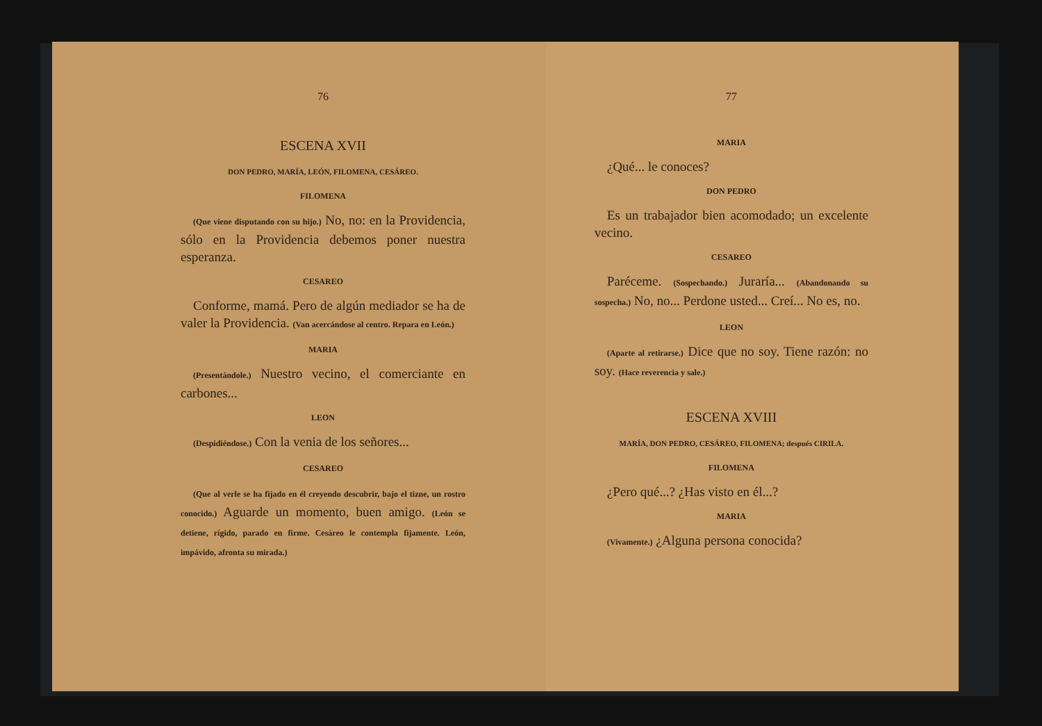76
ESCENA XVII
DON PEDRO, MARÍA, LEÓN, FILOMENA, CESÁREO.
FILOMENA
(Que viene disputando con su hijo.) No, no: en la Providencia, sólo en la Providencia debemos poner nuestra esperanza.
CESAREO
Conforme, mamá. Pero de algún mediador se ha de valer la Providencia. (Van acercándose al centro. Repara en León.)
MARIA
(Presentándole.) Nuestro vecino, el comerciante en carbones...
LEON
(Despidiéndose.) Con la venia de los señores...
CESAREO
(Que al verle se ha fijado en él creyendo descubrir, bajo el tizne, un rostro conocido.) Aguarde un momento, buen amigo. (León se detiene, rígido, parado en firme. Cesáreo le contempla fijamente. León, impávido, afronta su mirada.)
77
MARIA
¿Qué... le conoces?
DON PEDRO
Es un trabajador bien acomodado; un excelente vecino.
CESAREO
Paréceme. (Sospechando.) Juraría... (Abandonando su sospecha.) No, no... Perdone usted... Creí... No es, no.
LEON
(Aparte al retirarse.) Dice que no soy. Tiene razón: no soy. (Hace reverencia y sale.)
ESCENA XVIII
MARÍA, DON PEDRO, CESÁREO, FILOMENA; después CIRILA.
FILOMENA
¿Pero qué...? ¿Has visto en él...?
MARIA
(Vivamente.) ¿Alguna persona conocida?